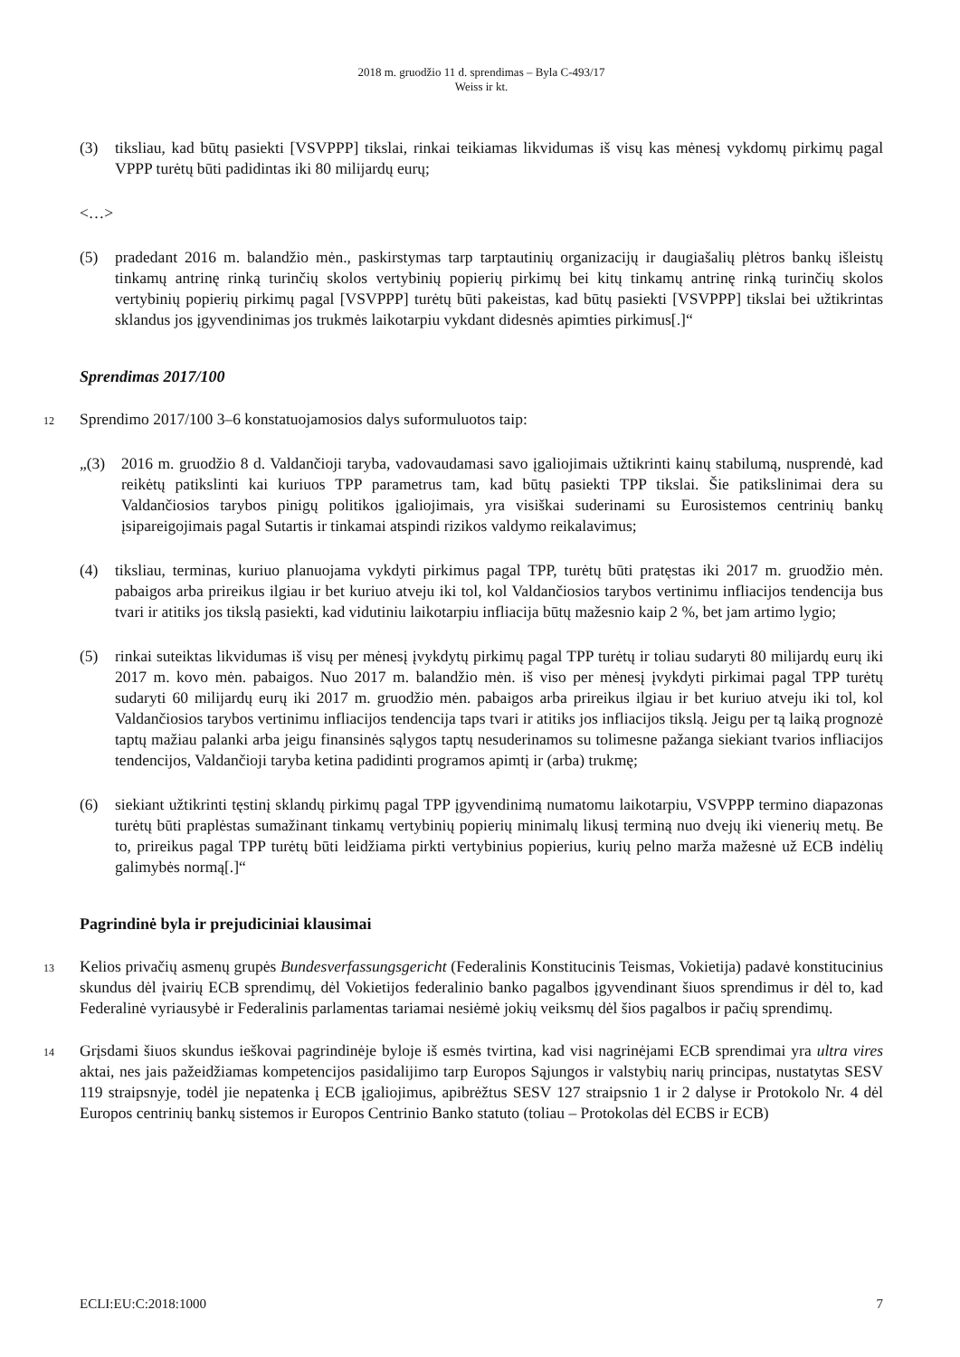2018 m. gruodžio 11 d. sprendimas – Byla C-493/17
Weiss ir kt.
(3) tiksliau, kad būtų pasiekti [VSVPPP] tikslai, rinkai teikiamas likvidumas iš visų kas mėnesį vykdomų pirkimų pagal VPPP turėtų būti padidintas iki 80 milijardų eurų;
<…>
(5) pradedant 2016 m. balandžio mėn., paskirstymas tarp tarptautinių organizacijų ir daugiašalių plėtros bankų išleistų tinkamų antrinę rinką turinčių skolos vertybinių popierių pirkimų bei kitų tinkamų antrinę rinką turinčių skolos vertybinių popierių pirkimų pagal [VSVPPP] turėtų būti pakeistas, kad būtų pasiekti [VSVPPP] tikslai bei užtikrintas sklandus jos įgyvendinimas jos trukmės laikotarpiu vykdant didesnės apimties pirkimus[.]“
Sprendimas 2017/100
12 Sprendimo 2017/100 3–6 konstatuojamosios dalys suformuluotos taip:
„(3) 2016 m. gruodžio 8 d. Valdančioji taryba, vadovaudamasi savo įgaliojimais užtikrinti kainų stabilumą, nusprendė, kad reikėtų patikslinti kai kuriuos TPP parametrus tam, kad būtų pasiekti TPP tikslai. Šie patikslinimai dera su Valdančiosios tarybos pinigų politikos įgaliojimais, yra visiškai suderinami su Eurosistemos centrinių bankų įsipareigojimais pagal Sutartis ir tinkamai atspindi rizikos valdymo reikalavimus;
(4) tiksliau, terminas, kuriuo planuojama vykdyti pirkimus pagal TPP, turėtų būti pratęstas iki 2017 m. gruodžio mėn. pabaigos arba prireikus ilgiau ir bet kuriuo atveju iki tol, kol Valdančiosios tarybos vertinimu infliacijos tendencija bus tvari ir atitiks jos tikslą pasiekti, kad vidutiniu laikotarpiu infliacija būtų mažesnio kaip 2 %, bet jam artimo lygio;
(5) rinkai suteiktas likvidumas iš visų per mėnesį įvykdytų pirkimų pagal TPP turėtų ir toliau sudaryti 80 milijardų eurų iki 2017 m. kovo mėn. pabaigos. Nuo 2017 m. balandžio mėn. iš viso per mėnesį įvykdyti pirkimai pagal TPP turėtų sudaryti 60 milijardų eurų iki 2017 m. gruodžio mėn. pabaigos arba prireikus ilgiau ir bet kuriuo atveju iki tol, kol Valdančiosios tarybos vertinimu infliacijos tendencija taps tvari ir atitiks jos infliacijos tikslą. Jeigu per tą laiką prognozė taptų mažiau palanki arba jeigu finansinės sąlygos taptų nesuderinamos su tolimesne pažanga siekiant tvarios infliacijos tendencijos, Valdančioji taryba ketina padidinti programos apimtį ir (arba) trukmę;
(6) siekiant užtikrinti tęstinį sklandų pirkimų pagal TPP įgyvendinimą numatomu laikotarpiu, VSVPPP termino diapazonas turėtų būti praplėstas sumažinant tinkamų vertybinių popierių minimalų likusį terminą nuo dvejų iki vienerių metų. Be to, prireikus pagal TPP turėtų būti leidžiama pirkti vertybinius popierius, kurių pelno marža mažesnė už ECB indėlių galimybės normą[.]“
Pagrindinė byla ir prejudiciniai klausimai
13 Kelios privačių asmenų grupės Bundesverfassungsgericht (Federalinis Konstitucinis Teismas, Vokietija) padavė konstitucinius skundus dėl įvairių ECB sprendimų, dėl Vokietijos federalinio banko pagalbos įgyvendinant šiuos sprendimus ir dėl to, kad Federalinė vyriausybė ir Federalinis parlamentas tariamai nesiėmė jokių veiksmų dėl šios pagalbos ir pačių sprendimų.
14 Grįsdami šiuos skundus ieškovai pagrindinėje byloje iš esmės tvirtina, kad visi nagrinėjami ECB sprendimai yra ultra vires aktai, nes jais pažeidžiamas kompetencijos pasidalijimo tarp Europos Sąjungos ir valstybių narių principas, nustatytas SESV 119 straipsnyje, todėl jie nepatenka į ECB įgaliojimus, apibrėžtus SESV 127 straipsnio 1 ir 2 dalyse ir Protokolo Nr. 4 dėl Europos centrinių bankų sistemos ir Europos Centrinio Banko statuto (toliau – Protokolas dėl ECBS ir ECB)
ECLI:EU:C:2018:1000 7